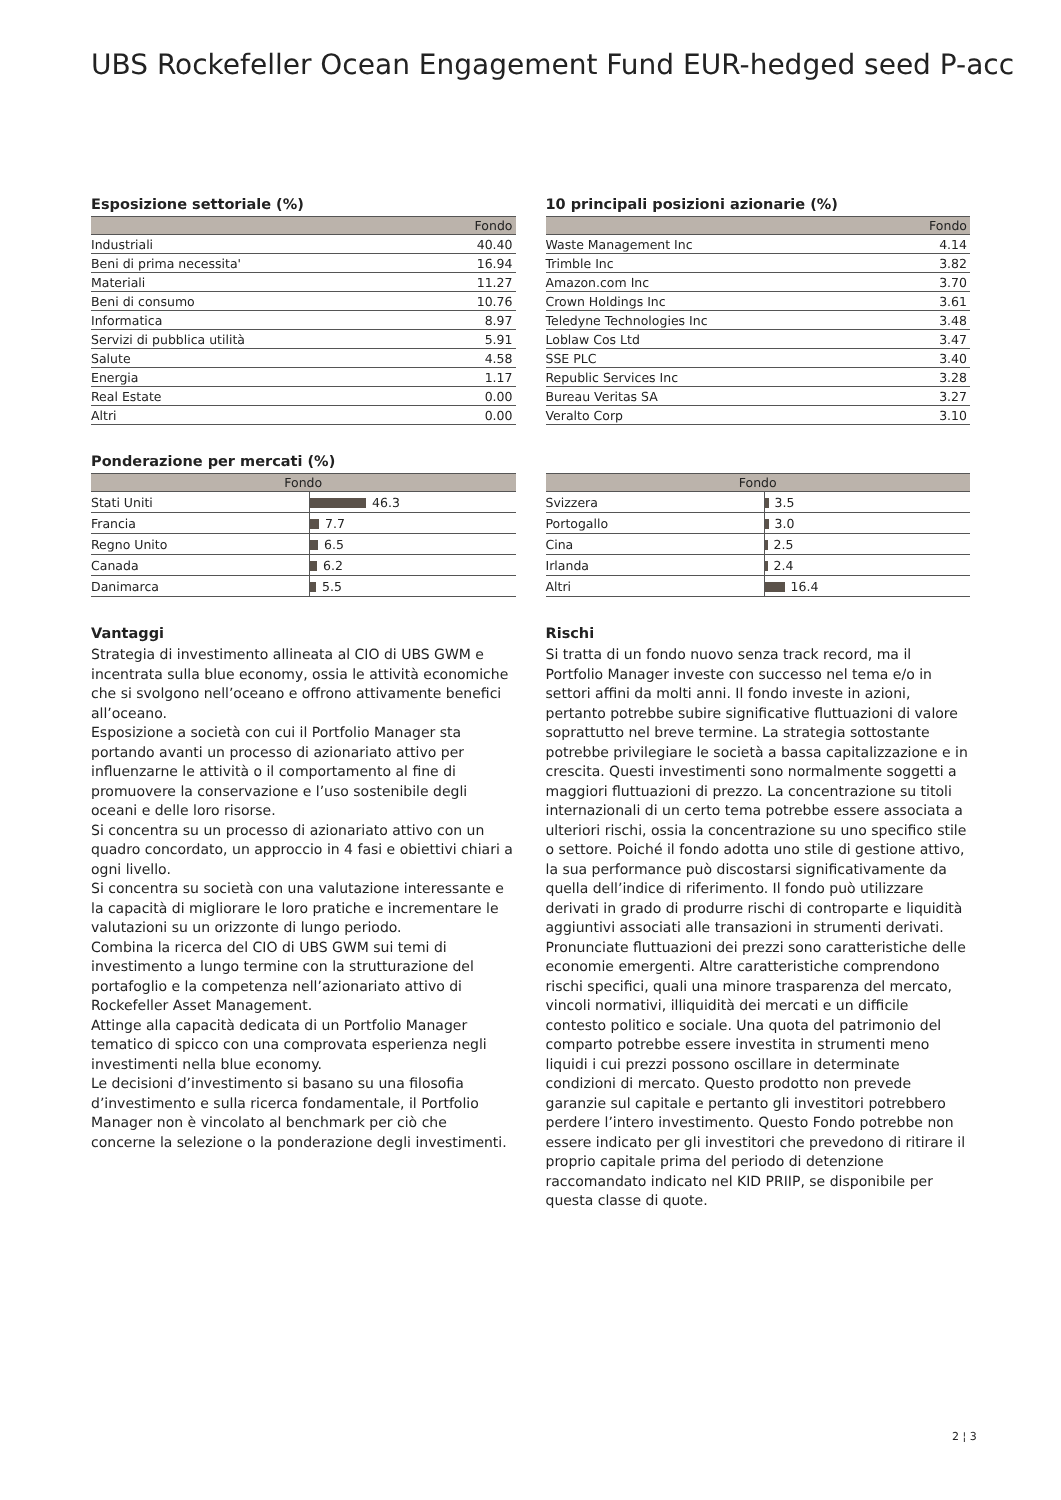UBS Rockefeller Ocean Engagement Fund EUR-hedged seed P-acc
Esposizione settoriale (%)
| | Fondo |
| --- | --- |
| Industriali | 40.40 |
| Beni di prima necessita' | 16.94 |
| Materiali | 11.27 |
| Beni di consumo | 10.76 |
| Informatica | 8.97 |
| Servizi di pubblica utilità | 5.91 |
| Salute | 4.58 |
| Energia | 1.17 |
| Real Estate | 0.00 |
| Altri | 0.00 |
10 principali posizioni azionarie (%)
| | Fondo |
| --- | --- |
| Waste Management Inc | 4.14 |
| Trimble Inc | 3.82 |
| Amazon.com Inc | 3.70 |
| Crown Holdings Inc | 3.61 |
| Teledyne Technologies Inc | 3.48 |
| Loblaw Cos Ltd | 3.47 |
| SSE PLC | 3.40 |
| Republic Services Inc | 3.28 |
| Bureau Veritas SA | 3.27 |
| Veralto Corp | 3.10 |
Ponderazione per mercati (%)
| Fondo | |
| --- | --- |
| Stati Uniti | 46.3 |
| Francia | 7.7 |
| Regno Unito | 6.5 |
| Canada | 6.2 |
| Danimarca | 5.5 |
| Fondo | |
| --- | --- |
| Svizzera | 3.5 |
| Portogallo | 3.0 |
| Cina | 2.5 |
| Irlanda | 2.4 |
| Altri | 16.4 |
Vantaggi
Strategia di investimento allineata al CIO di UBS GWM e incentrata sulla blue economy, ossia le attività economiche che si svolgono nell’oceano e offrono attivamente benefici all’oceano.
Esposizione a società con cui il Portfolio Manager sta portando avanti un processo di azionariato attivo per influenzarne le attività o il comportamento al fine di promuovere la conservazione e l’uso sostenibile degli oceani e delle loro risorse.
Si concentra su un processo di azionariato attivo con un quadro concordato, un approccio in 4 fasi e obiettivi chiari a ogni livello.
Si concentra su società con una valutazione interessante e la capacità di migliorare le loro pratiche e incrementare le valutazioni su un orizzonte di lungo periodo.
Combina la ricerca del CIO di UBS GWM sui temi di investimento a lungo termine con la strutturazione del portafoglio e la competenza nell’azionariato attivo di Rockefeller Asset Management.
Attinge alla capacità dedicata di un Portfolio Manager tematico di spicco con una comprovata esperienza negli investimenti nella blue economy.
Le decisioni d’investimento si basano su una filosofia d’investimento e sulla ricerca fondamentale, il Portfolio Manager non è vincolato al benchmark per ciò che concerne la selezione o la ponderazione degli investimenti.
Rischi
Si tratta di un fondo nuovo senza track record, ma il Portfolio Manager investe con successo nel tema e/o in settori affini da molti anni. Il fondo investe in azioni, pertanto potrebbe subire significative fluttuazioni di valore soprattutto nel breve termine. La strategia sottostante potrebbe privilegiare le società a bassa capitalizzazione e in crescita. Questi investimenti sono normalmente soggetti a maggiori fluttuazioni di prezzo. La concentrazione su titoli internazionali di un certo tema potrebbe essere associata a ulteriori rischi, ossia la concentrazione su uno specifico stile o settore. Poiché il fondo adotta uno stile di gestione attivo, la sua performance può discostarsi significativamente da quella dell’indice di riferimento. Il fondo può utilizzare derivati in grado di produrre rischi di controparte e liquidità aggiuntivi associati alle transazioni in strumenti derivati. Pronunciate fluttuazioni dei prezzi sono caratteristiche delle economie emergenti. Altre caratteristiche comprendono rischi specifici, quali una minore trasparenza del mercato, vincoli normativi, illiquidità dei mercati e un difficile contesto politico e sociale. Una quota del patrimonio del comparto potrebbe essere investita in strumenti meno liquidi i cui prezzi possono oscillare in determinate condizioni di mercato. Questo prodotto non prevede garanzie sul capitale e pertanto gli investitori potrebbero perdere l’intero investimento. Questo Fondo potrebbe non essere indicato per gli investitori che prevedono di ritirare il proprio capitale prima del periodo di detenzione raccomandato indicato nel KID PRIIP, se disponibile per questa classe di quote.
2 ¦ 3